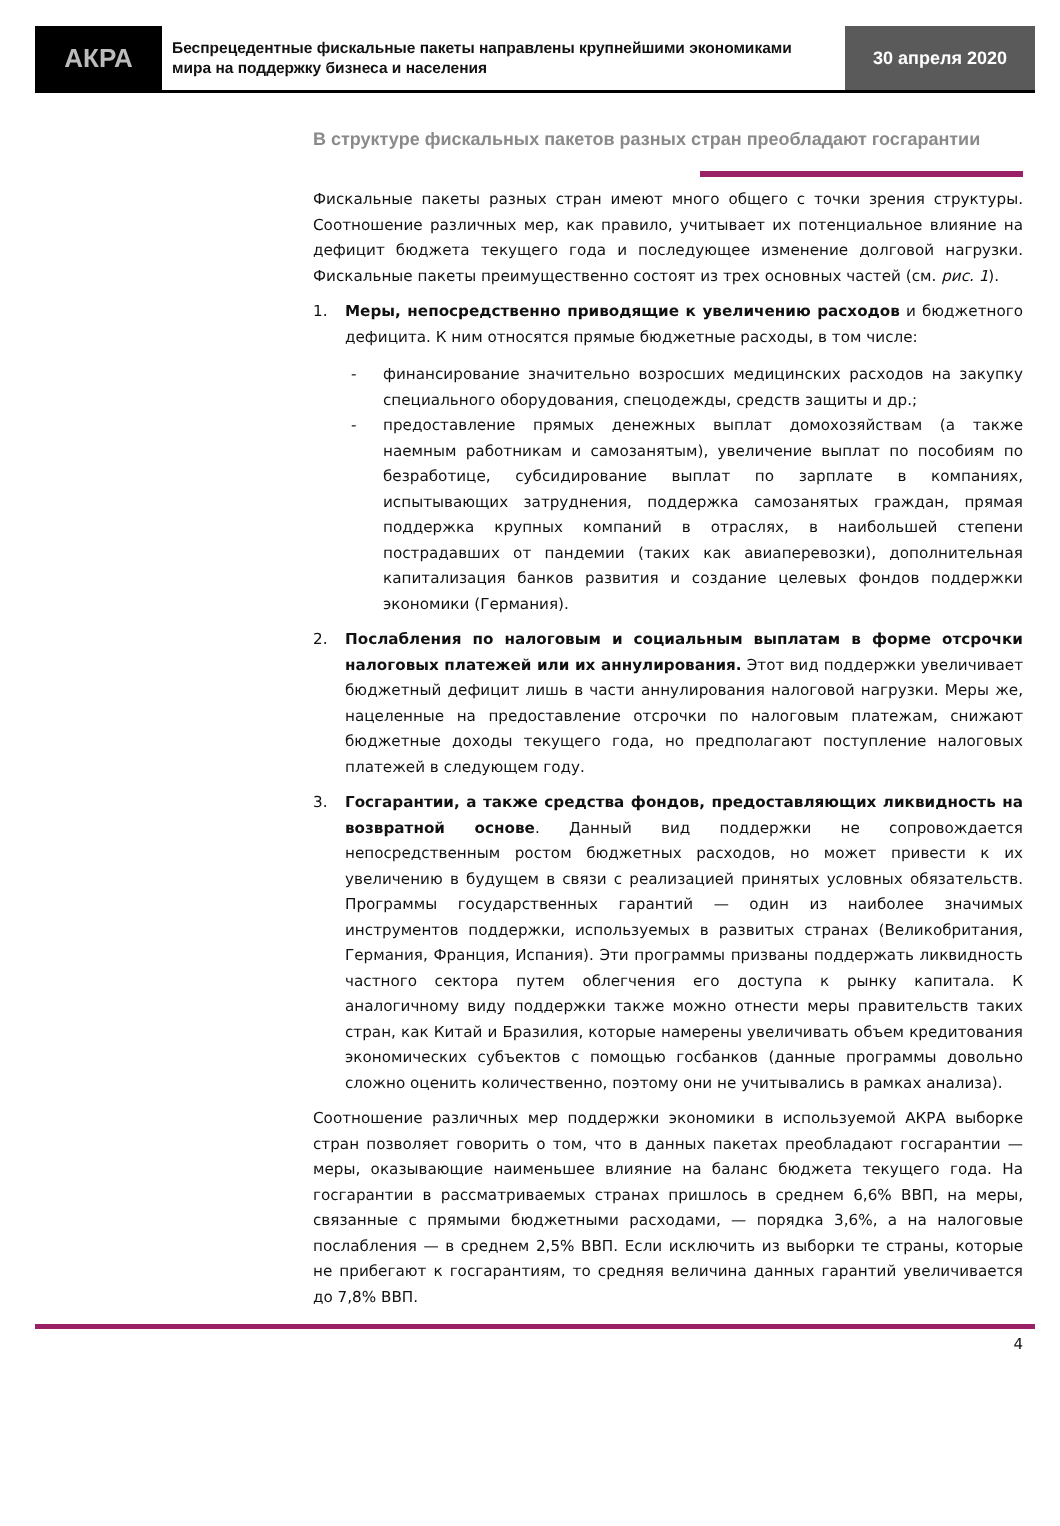АКРА
Беспрецедентные фискальные пакеты направлены крупнейшими экономиками мира на поддержку бизнеса и населения
30 апреля 2020
В структуре фискальных пакетов разных стран преобладают госгарантии
Фискальные пакеты разных стран имеют много общего с точки зрения структуры. Соотношение различных мер, как правило, учитывает их потенциальное влияние на дефицит бюджета текущего года и последующее изменение долговой нагрузки. Фискальные пакеты преимущественно состоят из трех основных частей (см. рис. 1).
1. Меры, непосредственно приводящие к увеличению расходов и бюджетного дефицита. К ним относятся прямые бюджетные расходы, в том числе:
- финансирование значительно возросших медицинских расходов на закупку специального оборудования, спецодежды, средств защиты и др.;
- предоставление прямых денежных выплат домохозяйствам (а также наемным работникам и самозанятым), увеличение выплат по пособиям по безработице, субсидирование выплат по зарплате в компаниях, испытывающих затруднения, поддержка самозанятых граждан, прямая поддержка крупных компаний в отраслях, в наибольшей степени пострадавших от пандемии (таких как авиаперевозки), дополнительная капитализация банков развития и создание целевых фондов поддержки экономики (Германия).
2. Послабления по налоговым и социальным выплатам в форме отсрочки налоговых платежей или их аннулирования. Этот вид поддержки увеличивает бюджетный дефицит лишь в части аннулирования налоговой нагрузки. Меры же, нацеленные на предоставление отсрочки по налоговым платежам, снижают бюджетные доходы текущего года, но предполагают поступление налоговых платежей в следующем году.
3. Госгарантии, а также средства фондов, предоставляющих ликвидность на возвратной основе. Данный вид поддержки не сопровождается непосредственным ростом бюджетных расходов, но может привести к их увеличению в будущем в связи с реализацией принятых условных обязательств. Программы государственных гарантий — один из наиболее значимых инструментов поддержки, используемых в развитых странах (Великобритания, Германия, Франция, Испания). Эти программы призваны поддержать ликвидность частного сектора путем облегчения его доступа к рынку капитала. К аналогичному виду поддержки также можно отнести меры правительств таких стран, как Китай и Бразилия, которые намерены увеличивать объем кредитования экономических субъектов с помощью госбанков (данные программы довольно сложно оценить количественно, поэтому они не учитывались в рамках анализа).
Соотношение различных мер поддержки экономики в используемой АКРА выборке стран позволяет говорить о том, что в данных пакетах преобладают госгарантии — меры, оказывающие наименьшее влияние на баланс бюджета текущего года. На госгарантии в рассматриваемых странах пришлось в среднем 6,6% ВВП, на меры, связанные с прямыми бюджетными расходами, — порядка 3,6%, а на налоговые послабления — в среднем 2,5% ВВП. Если исключить из выборки те страны, которые не прибегают к госгарантиям, то средняя величина данных гарантий увеличивается до 7,8% ВВП.
4